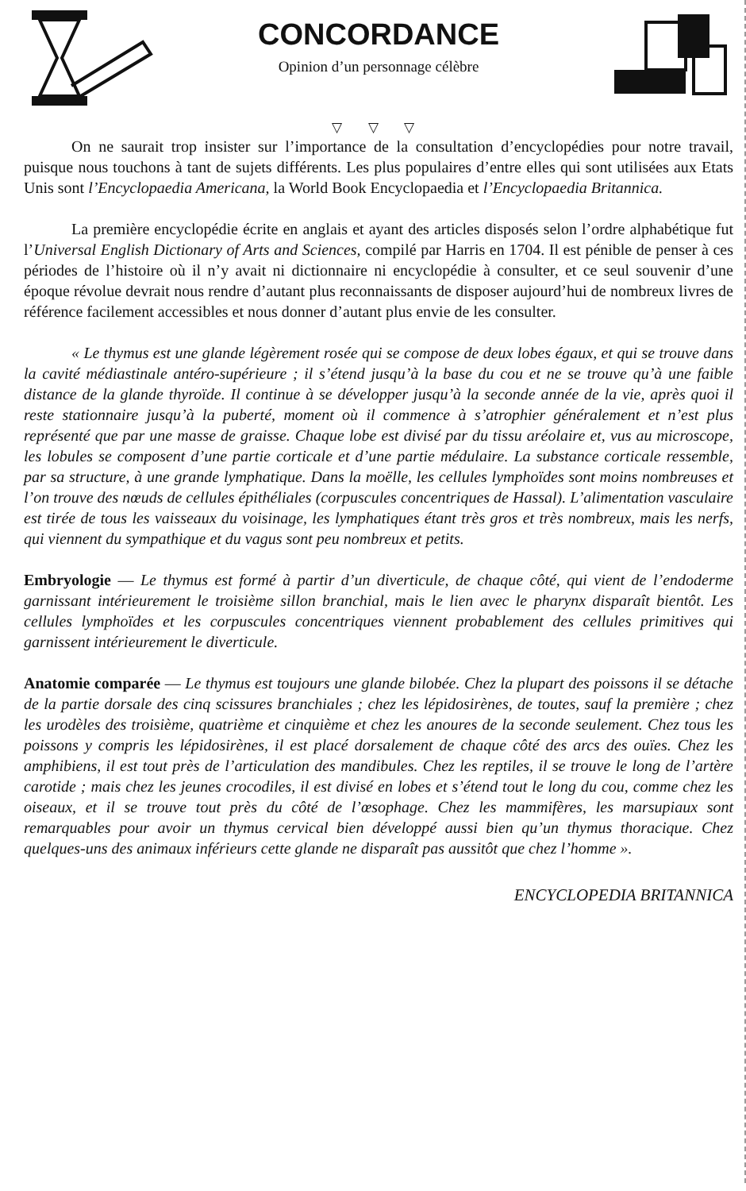CONCORDANCE
Opinion d’un personnage célèbre
▽ ▽ ▽
On ne saurait trop insister sur l’importance de la consultation d’encyclopédies pour notre travail, puisque nous touchons à tant de sujets différents. Les plus populaires d’entre elles qui sont utilisées aux Etats Unis sont l’Encyclopaedia Americana, la World Book Encyclopaedia et l’Encyclopaedia Britannica.
La première encyclopédie écrite en anglais et ayant des articles disposés selon l’ordre alphabétique fut l’Universal English Dictionary of Arts and Sciences, compilé par Harris en 1704. Il est pénible de penser à ces périodes de l’histoire où il n’y avait ni dictionnaire ni encyclopédie à consulter, et ce seul souvenir d’une époque révolue devrait nous rendre d’autant plus reconnaissants de disposer aujourd’hui de nombreux livres de référence facilement accessibles et nous donner d’autant plus envie de les consulter.
« Le thymus est une glande légèrement rosée qui se compose de deux lobes égaux, et qui se trouve dans la cavité médiastinale antéro-supérieure ; il s’étend jusqu’à la base du cou et ne se trouve qu’à une faible distance de la glande thyroïde. Il continue à se développer jusqu’à la seconde année de la vie, après quoi il reste stationnaire jusqu’à la puberté, moment où il commence à s’atrophier généralement et n’est plus représenté que par une masse de graisse. Chaque lobe est divisé par du tissu aréolaire et, vus au microscope, les lobules se composent d’une partie corticale et d’une partie médulaire. La substance corticale ressemble, par sa structure, à une grande lymphatique. Dans la moëlle, les cellules lymphoïdes sont moins nombreuses et l’on trouve des nœuds de cellules épithéliales (corpuscules concentriques de Hassal). L’alimentation vasculaire est tirée de tous les vaisseaux du voisinage, les lymphatiques étant très gros et très nombreux, mais les nerfs, qui viennent du sympathique et du vagus sont peu nombreux et petits.
Embryologie — Le thymus est formé à partir d’un diverticule, de chaque côté, qui vient de l’endoderme garnissant intérieurement le troisième sillon branchial, mais le lien avec le pharynx disparaît bientôt. Les cellules lymphoïdes et les corpuscules concentriques viennent probablement des cellules primitives qui garnissent intérieurement le diverticule.
Anatomie comparée — Le thymus est toujours une glande bilobée. Chez la plupart des poissons il se détache de la partie dorsale des cinq scissures branchiales ; chez les lépidosirènes, de toutes, sauf la première ; chez les urodèles des troisième, quatrième et cinquième et chez les anoures de la seconde seulement. Chez tous les poissons y compris les lépidosirènes, il est placé dorsalement de chaque côté des arcs des ouïes. Chez les amphibiens, il est tout près de l’articulation des mandibules. Chez les reptiles, il se trouve le long de l’artère carotide ; mais chez les jeunes crocodiles, il est divisé en lobes et s’étend tout le long du cou, comme chez les oiseaux, et il se trouve tout près du côté de l’œsophage. Chez les mammifères, les marsupiaux sont remarquables pour avoir un thymus cervical bien développé aussi bien qu’un thymus thoracique. Chez quelques-uns des animaux inférieurs cette glande ne disparaît pas aussitôt que chez l’homme ».
ENCYCLOPEDIA BRITANNICA